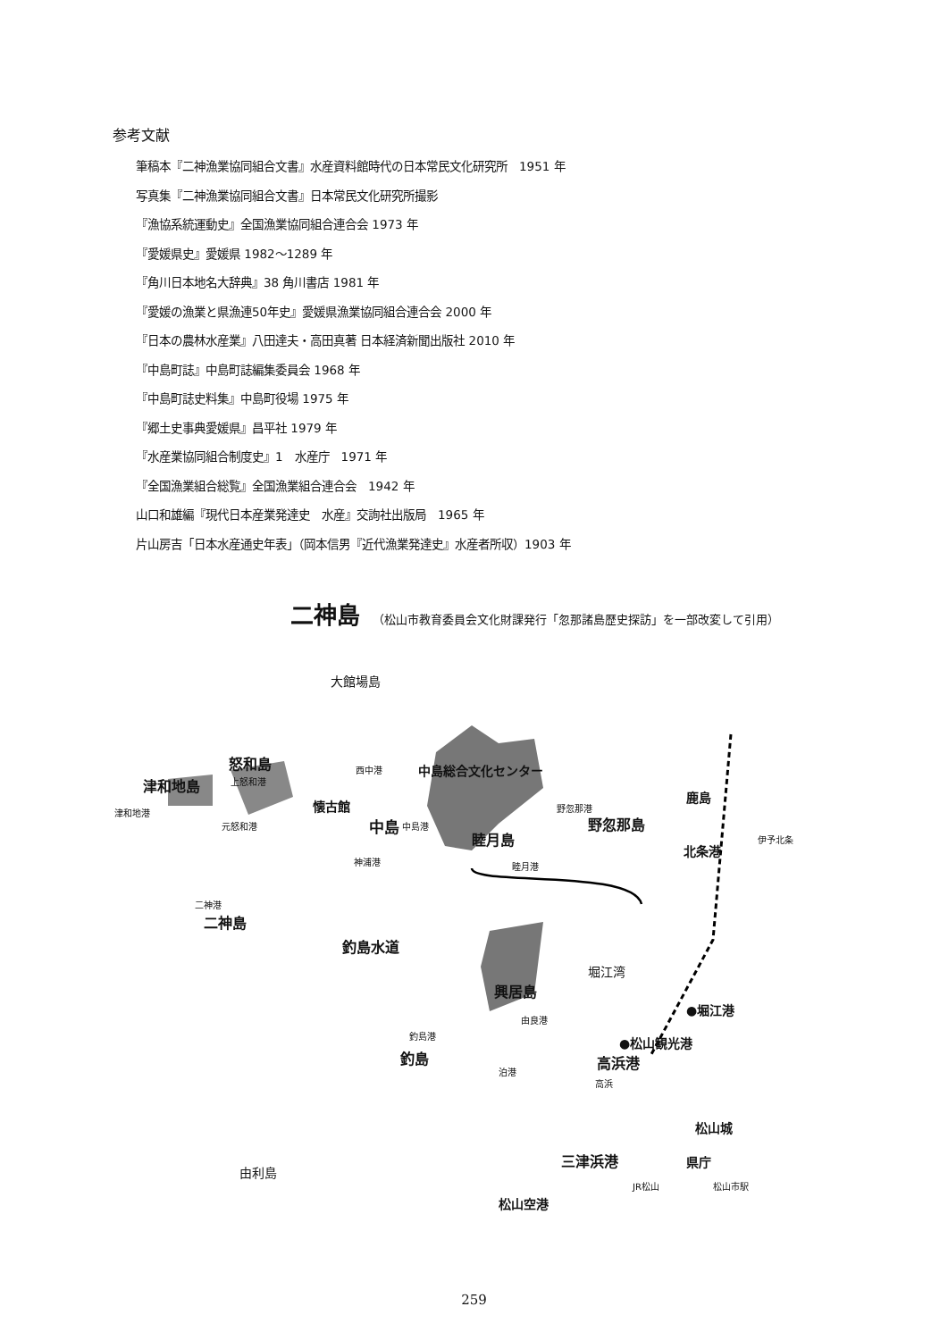参考文献
筆稿本『二神漁業協同組合文書』水産資料館時代の日本常民文化研究所　1951 年
写真集『二神漁業協同組合文書』日本常民文化研究所撮影
『漁協系統運動史』全国漁業協同組合連合会 1973 年
『愛媛県史』愛媛県 1982～1289 年
『角川日本地名大辞典』38 角川書店 1981 年
『愛媛の漁業と県漁連50年史』愛媛県漁業協同組合連合会 2000 年
『日本の農林水産業』八田達夫・高田真著 日本経済新聞出版社 2010 年
『中島町誌』中島町誌編集委員会 1968 年
『中島町誌史料集』中島町役場 1975 年
『郷土史事典愛媛県』昌平社 1979 年
『水産業協同組合制度史』1　水産庁　1971 年
『全国漁業組合総覧』全国漁業組合連合会　1942 年
山口和雄編『現代日本産業発達史　水産』交詢社出版局　1965 年
片山房吉「日本水産通史年表」（岡本信男『近代漁業発達史』水産者所収）1903 年
二神島 （松山市教育委員会文化財課発行「忽那諸島歴史探訪」を一部改変して引用）
大館場島
怒和島
津和地島
津和地港
上怒和港
元怒和港
西中港 中島総合文化センター
懐古館
中島 中島港
神浦港
野忽那港
野忽那島
睦月島
睦月港
鹿島
伊予北条
北条港
二神港
二神島
釣島水道
堀江湾
興居島
由良港
●堀江港
●松山観光港
高浜港
釣島港
釣島
泊港
高浜
松山城
三津浜港 県庁
由利島
JR松山 松山市駅
松山空港
259